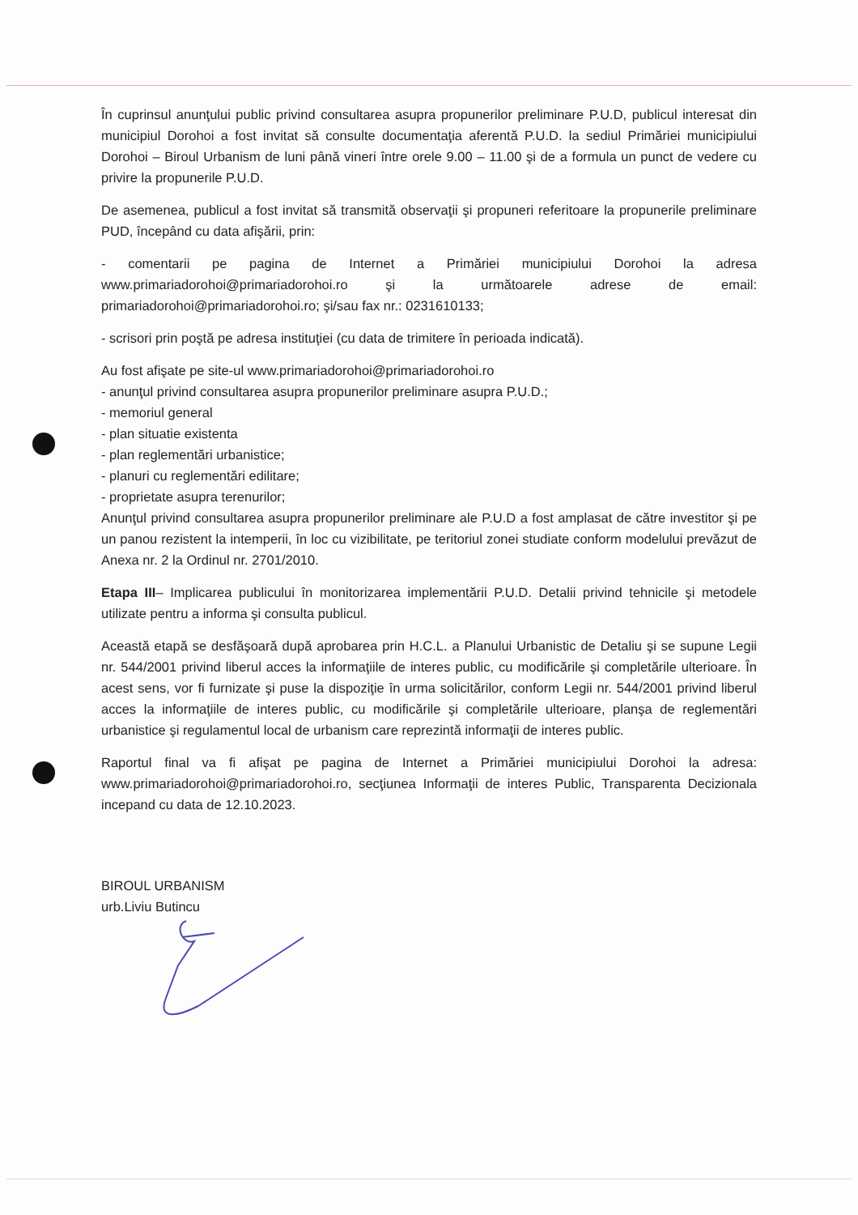În cuprinsul anunţului public privind consultarea asupra propunerilor preliminare P.U.D, publicul interesat din municipiul Dorohoi a fost invitat să consulte documentaţia aferentă P.U.D. la sediul Primăriei municipiului Dorohoi – Biroul Urbanism de luni până vineri între orele 9.00 – 11.00 şi de a formula un punct de vedere cu privire la propunerile P.U.D.
De asemenea, publicul a fost invitat să transmită observaţii şi propuneri referitoare la propunerile preliminare PUD, începând cu data afişării, prin:
- comentarii pe pagina de Internet a Primăriei municipiului Dorohoi la adresa www.primariadorohoi@primariadorohoi.ro şi la următoarele adrese de email: primariadorohoi@primariadorohoi.ro; şi/sau fax nr.: 0231610133;
- scrisori prin poştă pe adresa instituţiei (cu data de trimitere în perioada indicată).
Au fost afişate pe site-ul www.primariadorohoi@primariadorohoi.ro
- anunţul privind consultarea asupra propunerilor preliminare asupra P.U.D.;
- memoriul general
- plan situatie existenta
- plan reglementări urbanistice;
- planuri cu reglementări edilitare;
- proprietate asupra terenurilor;
Anunţul privind consultarea asupra propunerilor preliminare ale P.U.D a fost amplasat de către investitor şi pe un panou rezistent la intemperii, în loc cu vizibilitate, pe teritoriul zonei studiate conform modelului prevăzut de Anexa nr. 2 la Ordinul nr. 2701/2010.
Etapa III– Implicarea publicului în monitorizarea implementării P.U.D. Detalii privind tehnicile şi metodele utilizate pentru a informa şi consulta publicul.
Această etapă se desfăşoară după aprobarea prin H.C.L. a Planului Urbanistic de Detaliu şi se supune Legii nr. 544/2001 privind liberul acces la informaţiile de interes public, cu modificările şi completările ulterioare. În acest sens, vor fi furnizate şi puse la dispoziţie în urma solicitărilor, conform Legii nr. 544/2001 privind liberul acces la informaţiile de interes public, cu modificările şi completările ulterioare, planşa de reglementări urbanistice şi regulamentul local de urbanism care reprezintă informaţii de interes public.
Raportul final va fi afişat pe pagina de Internet a Primăriei municipiului Dorohoi la adresa: www.primariadorohoi@primariadorohoi.ro, secţiunea Informaţii de interes Public, Transparenta Decizionala incepand cu data de 12.10.2023.
BIROUL URBANISM
urb.Liviu Butincu